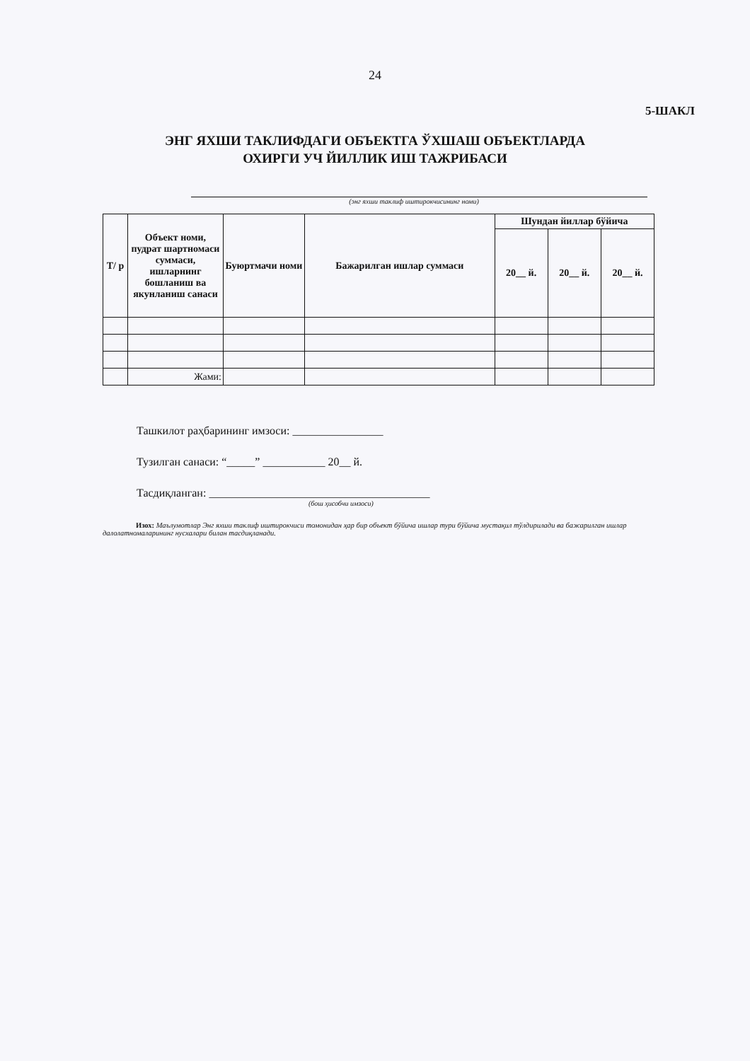24
5-ШАКЛ
ЭНГ ЯХШИ ТАКЛИФДАГИ ОБЪЕКТГА ЎХШАШ ОБЪЕКТЛАРДА
ОХИРГИ УЧ ЙИЛЛИК ИШ ТАЖРИБАСИ
(энг яхши таклиф иштирокчисининг номи)
| Т/ р | Объект номи, пудрат шартномаси суммаси, ишларнинг бошланиш ва якунланиш санаси | Буюртмачи номи | Бажарилган ишлар суммаси | Шундан йиллар бўйича | | |
| --- | --- | --- | --- | --- | --- | --- |
| | | | | 20__ й. | 20__ й. | 20__ й. |
| | Жами: | | | | | |
Ташкилот раҳбарининг имзоси: ________________
Тузилган санаси: “_____” ___________ 20__ й.
Тасдиқланган: _______________________________________
(бош ҳисобчи имзоси)
Изох: Маълумотлар Энг яхши таклиф иштирокчиси томонидан ҳар бир объект бўйича ишлар тури бўйича мустақил тўлдирилади ва бажарилган ишлар далолатномаларининг нусхалари билан тасдиқланади.